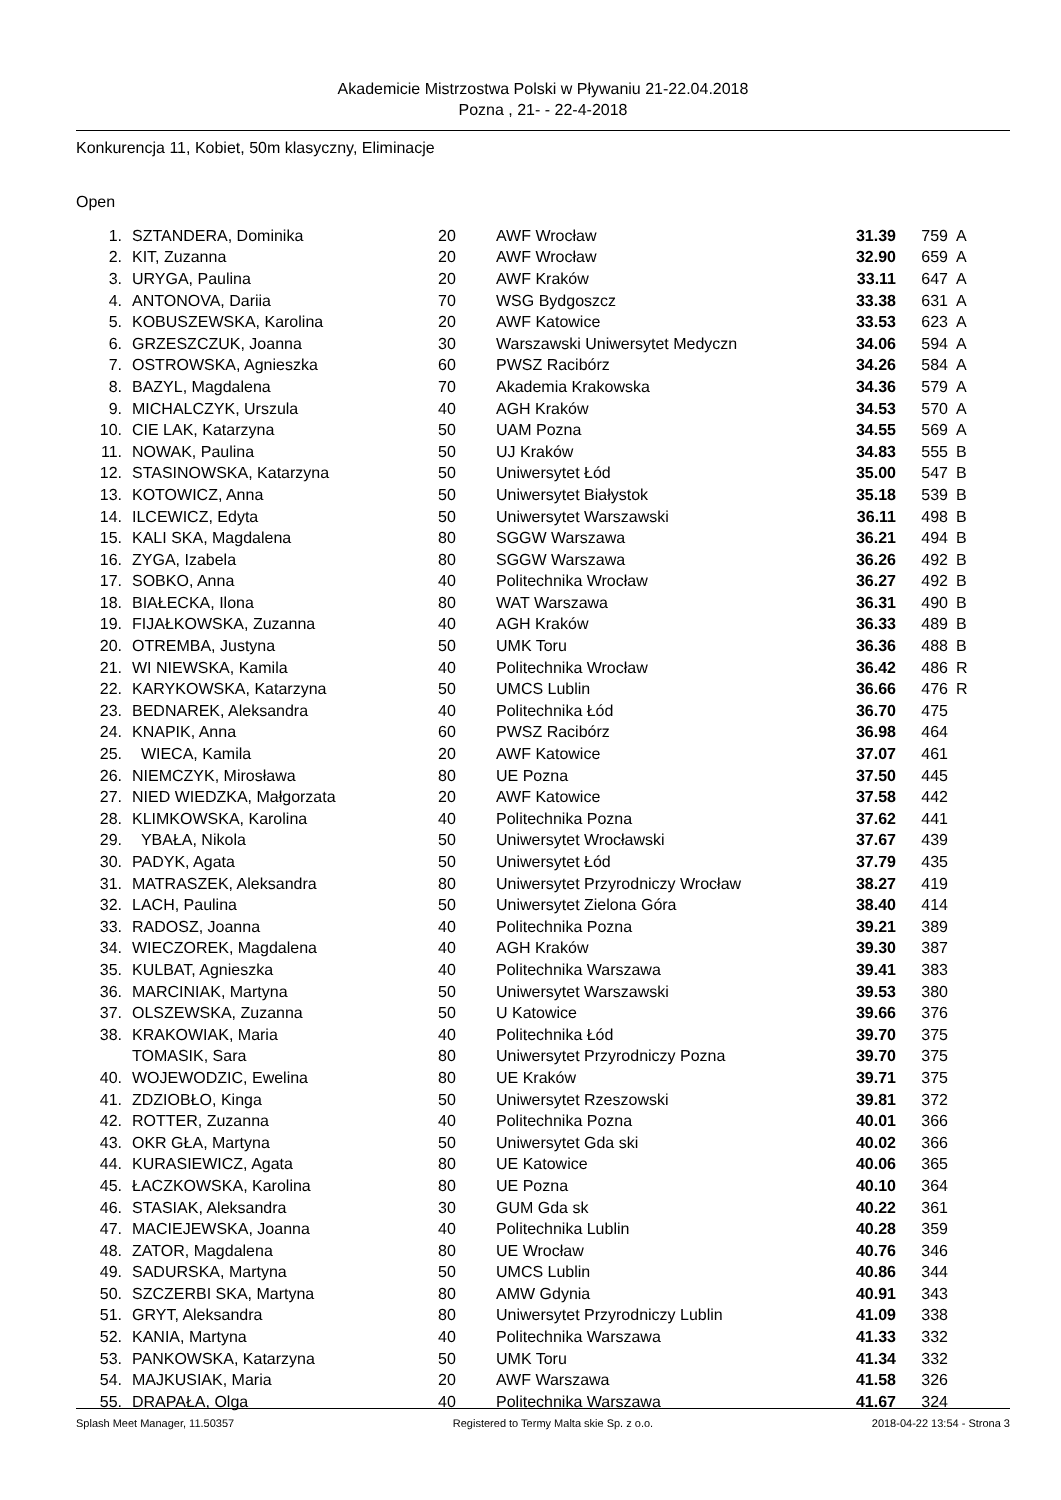Akademicie Mistrzostwa Polski w Pływaniu 21-22.04.2018
Pozna , 21- - 22-4-2018
Konkurencja 11, Kobiet, 50m klasyczny, Eliminacje
Open
| 1. | SZTANDERA, Dominika | 20 | AWF Wrocław | 31.39 | 759 | A |
| 2. | KIT, Zuzanna | 20 | AWF Wrocław | 32.90 | 659 | A |
| 3. | URYGA, Paulina | 20 | AWF Kraków | 33.11 | 647 | A |
| 4. | ANTONOVA, Dariia | 70 | WSG Bydgoszcz | 33.38 | 631 | A |
| 5. | KOBUSZEWSKA, Karolina | 20 | AWF Katowice | 33.53 | 623 | A |
| 6. | GRZESZCZUK, Joanna | 30 | Warszawski Uniwersytet Medyczn | 34.06 | 594 | A |
| 7. | OSTROWSKA, Agnieszka | 60 | PWSZ Racibórz | 34.26 | 584 | A |
| 8. | BAZYL, Magdalena | 70 | Akademia Krakowska | 34.36 | 579 | A |
| 9. | MICHALCZYK, Urszula | 40 | AGH Kraków | 34.53 | 570 | A |
| 10. | CIE LAK, Katarzyna | 50 | UAM Pozna | 34.55 | 569 | A |
| 11. | NOWAK, Paulina | 50 | UJ Kraków | 34.83 | 555 | B |
| 12. | STASINOWSKA, Katarzyna | 50 | Uniwersytet Łód | 35.00 | 547 | B |
| 13. | KOTOWICZ, Anna | 50 | Uniwersytet Białystok | 35.18 | 539 | B |
| 14. | ILCEWICZ, Edyta | 50 | Uniwersytet Warszawski | 36.11 | 498 | B |
| 15. | KALI SKA, Magdalena | 80 | SGGW Warszawa | 36.21 | 494 | B |
| 16. | ZYGA, Izabela | 80 | SGGW Warszawa | 36.26 | 492 | B |
| 17. | SOBKO, Anna | 40 | Politechnika Wrocław | 36.27 | 492 | B |
| 18. | BIAŁECKA, Ilona | 80 | WAT Warszawa | 36.31 | 490 | B |
| 19. | FIJAŁKOWSKA, Zuzanna | 40 | AGH Kraków | 36.33 | 489 | B |
| 20. | OTREMBA, Justyna | 50 | UMK Toru | 36.36 | 488 | B |
| 21. | WI NIEWSKA, Kamila | 40 | Politechnika Wrocław | 36.42 | 486 | R |
| 22. | KARYKOWSKA, Katarzyna | 50 | UMCS Lublin | 36.66 | 476 | R |
| 23. | BEDNAREK, Aleksandra | 40 | Politechnika Łód | 36.70 | 475 | |
| 24. | KNAPIK, Anna | 60 | PWSZ Racibórz | 36.98 | 464 | |
| 25. | WIECA, Kamila | 20 | AWF Katowice | 37.07 | 461 | |
| 26. | NIEMCZYK, Mirosława | 80 | UE Pozna | 37.50 | 445 | |
| 27. | NIED WIEDZKA, Małgorzata | 20 | AWF Katowice | 37.58 | 442 | |
| 28. | KLIMKOWSKA, Karolina | 40 | Politechnika Pozna | 37.62 | 441 | |
| 29. | YBAŁA, Nikola | 50 | Uniwersytet Wrocławski | 37.67 | 439 | |
| 30. | PADYK, Agata | 50 | Uniwersytet Łód | 37.79 | 435 | |
| 31. | MATRASZEK, Aleksandra | 80 | Uniwersytet Przyrodniczy Wrocław | 38.27 | 419 | |
| 32. | LACH, Paulina | 50 | Uniwersytet Zielona Góra | 38.40 | 414 | |
| 33. | RADOSZ, Joanna | 40 | Politechnika Pozna | 39.21 | 389 | |
| 34. | WIECZOREK, Magdalena | 40 | AGH Kraków | 39.30 | 387 | |
| 35. | KULBAT, Agnieszka | 40 | Politechnika Warszawa | 39.41 | 383 | |
| 36. | MARCINIAK, Martyna | 50 | Uniwersytet Warszawski | 39.53 | 380 | |
| 37. | OLSZEWSKA, Zuzanna | 50 | U Katowice | 39.66 | 376 | |
| 38. | KRAKOWIAK, Maria | 40 | Politechnika Łód | 39.70 | 375 | |
| | TOMASIK, Sara | 80 | Uniwersytet Przyrodniczy Pozna | 39.70 | 375 | |
| 40. | WOJEWODZIC, Ewelina | 80 | UE Kraków | 39.71 | 375 | |
| 41. | ZDZIOBŁO, Kinga | 50 | Uniwersytet Rzeszowski | 39.81 | 372 | |
| 42. | ROTTER, Zuzanna | 40 | Politechnika Pozna | 40.01 | 366 | |
| 43. | OKR GŁA, Martyna | 50 | Uniwersytet Gda ski | 40.02 | 366 | |
| 44. | KURASIEWICZ, Agata | 80 | UE Katowice | 40.06 | 365 | |
| 45. | ŁACZKOWSKA, Karolina | 80 | UE Pozna | 40.10 | 364 | |
| 46. | STASIAK, Aleksandra | 30 | GUM Gda sk | 40.22 | 361 | |
| 47. | MACIEJEWSKA, Joanna | 40 | Politechnika Lublin | 40.28 | 359 | |
| 48. | ZATOR, Magdalena | 80 | UE Wrocław | 40.76 | 346 | |
| 49. | SADURSKA, Martyna | 50 | UMCS Lublin | 40.86 | 344 | |
| 50. | SZCZERBI SKA, Martyna | 80 | AMW Gdynia | 40.91 | 343 | |
| 51. | GRYT, Aleksandra | 80 | Uniwersytet Przyrodniczy Lublin | 41.09 | 338 | |
| 52. | KANIA, Martyna | 40 | Politechnika Warszawa | 41.33 | 332 | |
| 53. | PANKOWSKA, Katarzyna | 50 | UMK Toru | 41.34 | 332 | |
| 54. | MAJKUSIAK, Maria | 20 | AWF Warszawa | 41.58 | 326 | |
| 55. | DRAPAŁA, Olga | 40 | Politechnika Warszawa | 41.67 | 324 | |
Splash Meet Manager, 11.50357 Registered to Termy Malta skie Sp. z o.o. 2018-04-22 13:54 - Strona 3